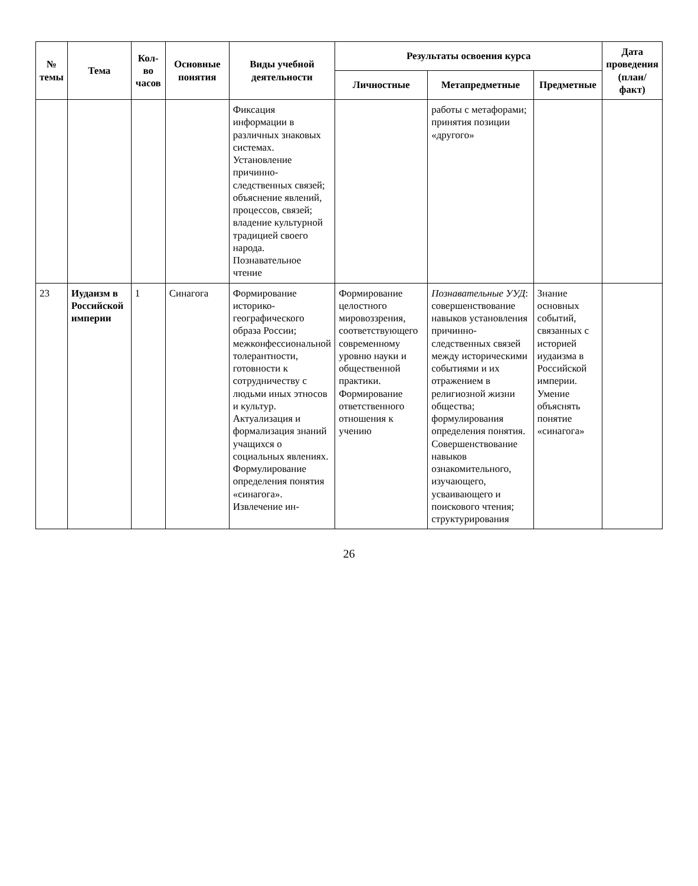| № темы | Тема | Кол-во часов | Основные понятия | Виды учебной деятельности | Результаты освоения курса | | | Дата проведения (план/ факт) |
| --- | --- | --- | --- | --- | --- | --- | --- | --- |
| | | | | | Личностные | Метапредметные | Предметные | |
| | | | | Фиксация информации в различных знаковых системах. Установление причинно-следственных связей; объяснение явлений, процессов, связей; владение культурной традицией своего народа. Познавательное чтение | | работы с метафорами; принятия позиции «другого» | | |
| 23 | Иудаизм в Российской империи | 1 | Синагога | Формирование историко-географического образа России; межконфессиональной толерантности, готовности к сотрудничеству с людьми иных этносов и культур. Актуализация и формализация знаний учащихся о социальных явлениях. Формулирование определения понятия «синагога». Извлечение ин- | Формирование целостного мировоззрения, соответствующего современному уровню науки и общественной практики. Формирование ответственного отношения к учению | Познавательные УУД : совершенствование навыков установления причинно-следственных связей между историческими событиями и их отражением в религиозной жизни общества; формулирования определения понятия. Совершенствование навыков ознакомительного, изучающего, усваивающего и поискового чтения; структурирования | Знание основных событий, связанных с историей иудаизма в Российской империи. Умение объяснять понятие «синагога» | |
26